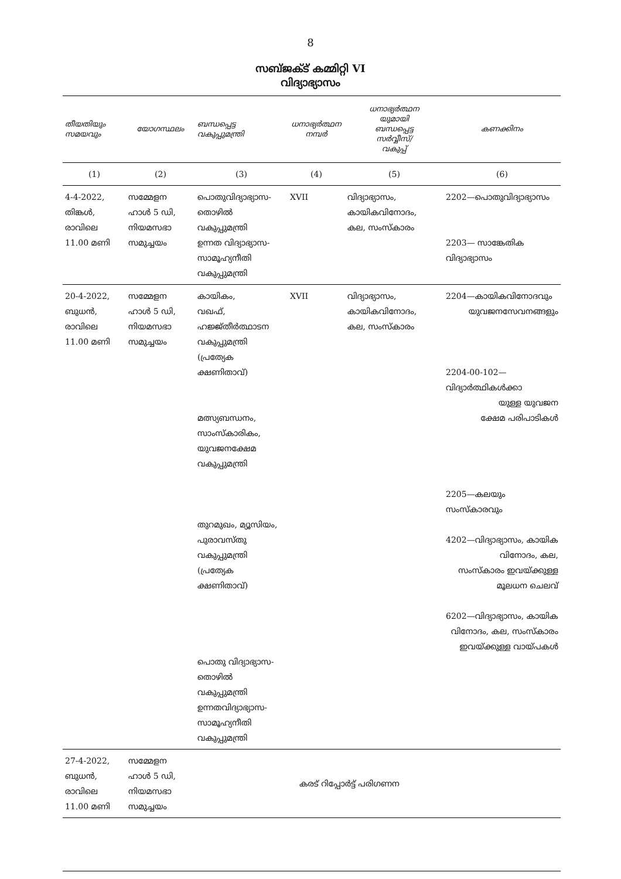8
സബ്ജക്ട് കമ്മിറ്റി VI
വിദ്യാഭ്യാസം
| തീയതിയും സമയവും | യോഗസ്ഥലം | ബന്ധപ്പെട്ട വകുപ്പുമന്ത്രി | ധനാഭ്യർത്ഥന നമ്പർ | ധനാഭ്യർത്ഥന യുമായി ബന്ധപ്പെട്ട സർവ്വീസ്/ വകുപ്പ് | കണക്കിനം |
| --- | --- | --- | --- | --- | --- |
| (1) | (2) | (3) | (4) | (5) | (6) |
| 4-4-2022, തിങ്കൾ, രാവിലെ 11.00 മണി | സമ്മേളന ഹാൾ 5 ഡി, നിയമസഭാ സമുച്ചയം | പൊതുവിദ്യാഭ്യാസ- തൊഴിൽ വകുപ്പുമന്ത്രി ഉന്നത വിദ്യാഭ്യാസ- സാമൂഹ്യനീതി വകുപ്പുമന്ത്രി | XVII | വിദ്യാഭ്യാസം, കായികവിനോദം, കല, സംസ്കാരം | 2202—പൊതുവിദ്യാഭ്യാസം 2203— സാങ്കേതിക വിദ്യാഭ്യാസം |
| 20-4-2022, ബുധൻ, രാവിലെ 11.00 മണി | സമ്മേളന ഹാൾ 5 ഡി, നിയമസഭാ സമുച്ചയം | കായികം, വഖഫ്, ഹജ്ജ്തീർത്ഥാടന വകുപ്പുമന്ത്രി (പ്രത്യേക ക്ഷണിതാവ്) മത്സ്യബന്ധനം, സാംസ്കാരികം, യുവജനക്ഷേമ വകുപ്പുമന്ത്രി തുറമുഖം, മ്യൂസിയം, പുരാവസ്തു വകുപ്പുമന്ത്രി (പ്രത്യേക ക്ഷണിതാവ്) പൊതു വിദ്യാഭ്യാസ- തൊഴിൽ വകുപ്പുമന്ത്രി ഉന്നതവിദ്യാഭ്യാസ- സാമൂഹ്യനീതി വകുപ്പുമന്ത്രി | XVII | വിദ്യാഭ്യാസം, കായികവിനോദം, കല, സംസ്കാരം | 2204—കായികവിനോദവും യുവജനസേവനങ്ങളും 2204-00-102—വിദ്യാർത്ഥികൾക്കാ യുള്ള യുവജന ക്ഷേമ പരിപാടികൾ 2205—കലയും സംസ്കാരവും 4202—വിദ്യാഭ്യാസം, കായിക വിനോദം, കല, സംസ്കാരം ഇവയ്ക്കുള്ള മൂലധന ചെലവ് 6202—വിദ്യാഭ്യാസം, കായിക വിനോദം, കല, സംസ്കാരം ഇവയ്ക്കുള്ള വായ്പകൾ |
| 27-4-2022, ബുധൻ, രാവിലെ 11.00 മണി | സമ്മേളന ഹാൾ 5 ഡി, നിയമസഭാ സമുച്ചയം | | കരട് റിപ്പോർട്ട് പരിഗണന | | |